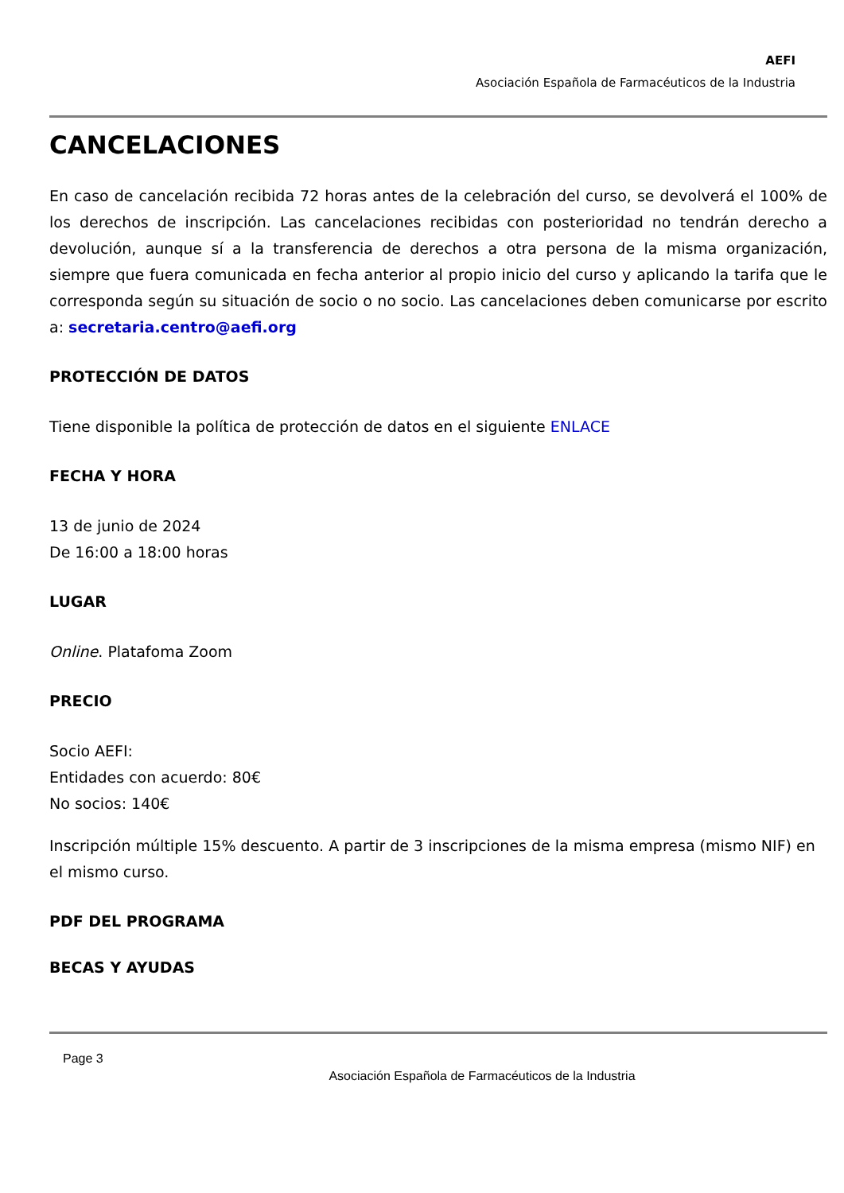AEFI
Asociación Española de Farmacéuticos de la Industria
CANCELACIONES
En caso de cancelación recibida 72 horas antes de la celebración del curso, se devolverá el 100% de los derechos de inscripción. Las cancelaciones recibidas con posterioridad no tendrán derecho a devolución, aunque sí a la transferencia de derechos a otra persona de la misma organización, siempre que fuera comunicada en fecha anterior al propio inicio del curso y aplicando la tarifa que le corresponda según su situación de socio o no socio. Las cancelaciones deben comunicarse por escrito a: secretaria.centro@aefi.org
PROTECCIÓN DE DATOS
Tiene disponible la política de protección de datos en el siguiente ENLACE
FECHA Y HORA
13 de junio de 2024
De 16:00 a 18:00 horas
LUGAR
Online. Platafoma Zoom
PRECIO
Socio AEFI:
Entidades con acuerdo: 80€
No socios: 140€
Inscripción múltiple 15% descuento. A partir de 3 inscripciones de la misma empresa (mismo NIF) en el mismo curso.
PDF DEL PROGRAMA
BECAS Y AYUDAS
Page 3
Asociación Española de Farmacéuticos de la Industria